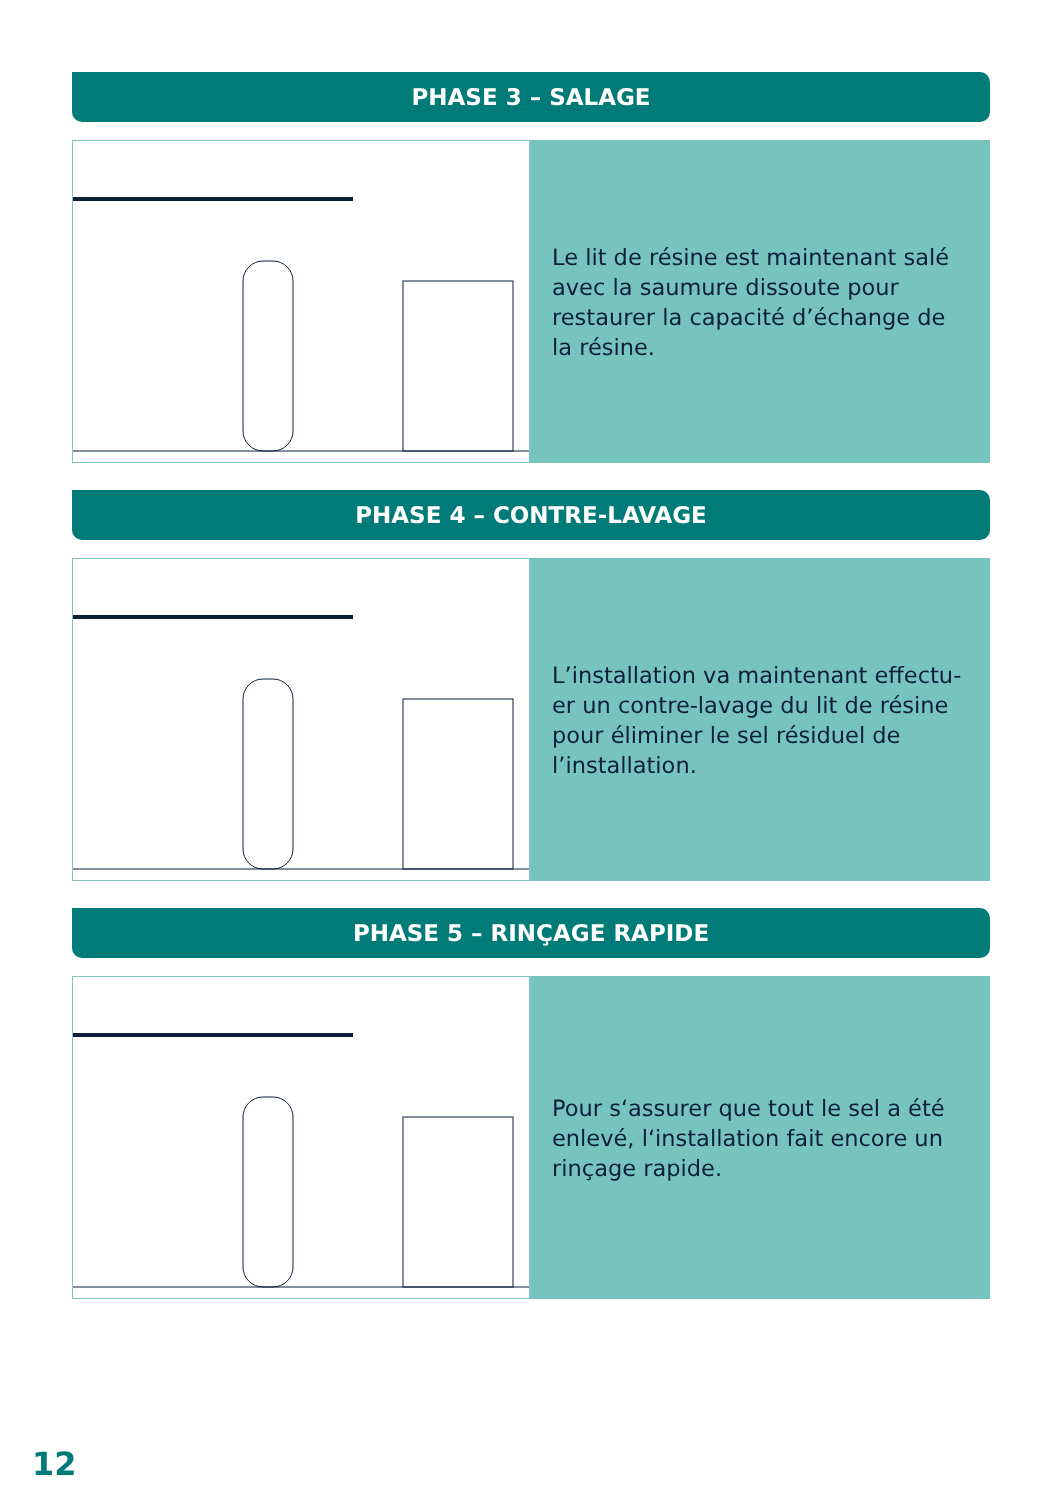PHASE 3 – SALAGE
Le lit de résine est maintenant salé avec la saumure dissoute pour restaurer la capacité d’échange de la résine.
PHASE 4 – CONTRE-LAVAGE
L’installation va maintenant effectu-er un contre-lavage du lit de résine pour éliminer le sel résiduel de l’installation.
PHASE 5 – RINÇAGE RAPIDE
Pour s‘assurer que tout le sel a été enlevé, l‘installation fait encore un rinçage rapide.
12